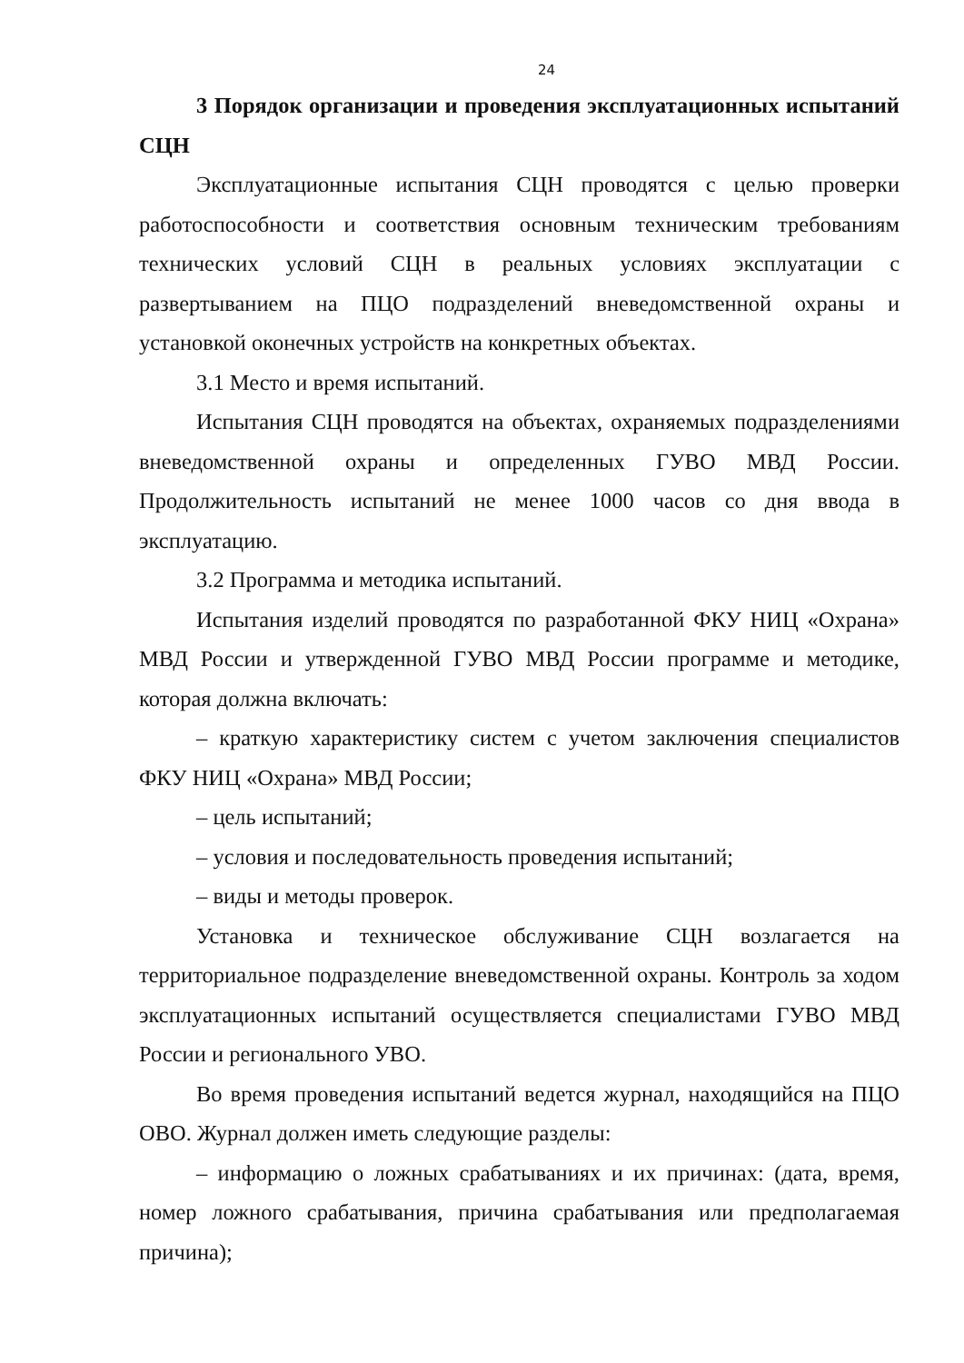24
3 Порядок организации и проведения эксплуатационных испытаний СЦН
Эксплуатационные испытания СЦН проводятся с целью проверки работоспособности и соответствия основным техническим требованиям технических условий СЦН в реальных условиях эксплуатации с развертыванием на ПЦО подразделений вневедомственной охраны и установкой оконечных устройств на конкретных объектах.
3.1 Место и время испытаний.
Испытания СЦН проводятся на объектах, охраняемых подразделениями вневедомственной охраны и определенных ГУВО МВД России. Продолжительность испытаний не менее 1000 часов со дня ввода в эксплуатацию.
3.2 Программа и методика испытаний.
Испытания изделий проводятся по разработанной ФКУ НИЦ «Охрана» МВД России и утвержденной ГУВО МВД России программе и методике, которая должна включать:
– краткую характеристику систем с учетом заключения специалистов ФКУ НИЦ «Охрана» МВД России;
– цель испытаний;
– условия и последовательность проведения испытаний;
– виды и методы проверок.
Установка и техническое обслуживание СЦН возлагается на территориальное подразделение вневедомственной охраны. Контроль за ходом эксплуатационных испытаний осуществляется специалистами ГУВО МВД России и регионального УВО.
Во время проведения испытаний ведется журнал, находящийся на ПЦО ОВО. Журнал должен иметь следующие разделы:
– информацию о ложных срабатываниях и их причинах: (дата, время, номер ложного срабатывания, причина срабатывания или предполагаемая причина);